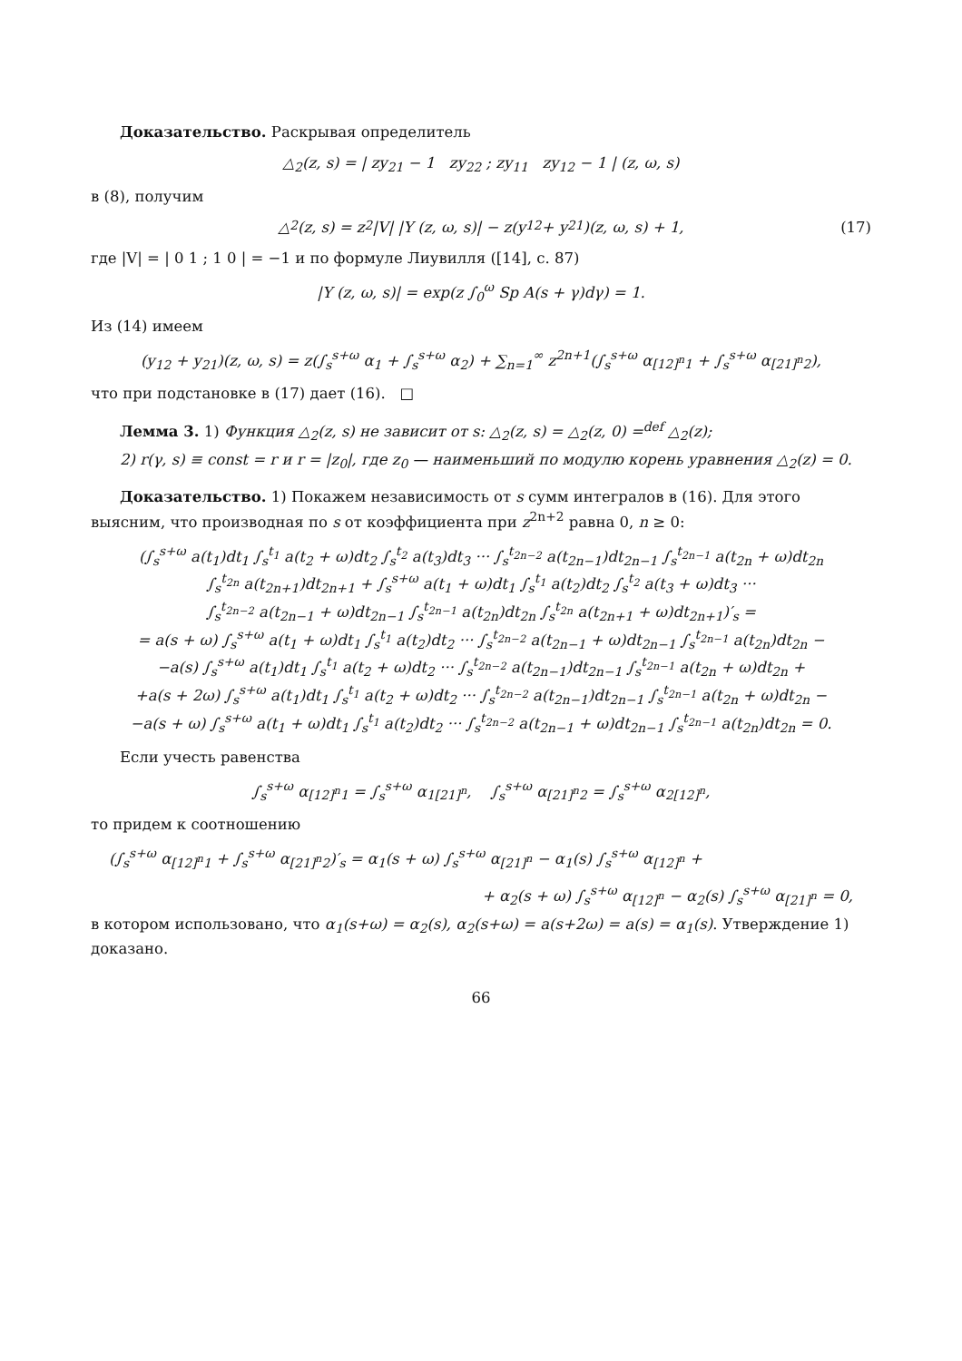Доказательство. Раскрывая определитель
△<sub>2</sub>(z, s) = | zy<sub>21</sub> − 1 zy<sub>22</sub> ; zy<sub>11</sub> zy<sub>12</sub> − 1 | (z, ω, s)
в (8), получим
△<sub>2</sub>(z, s) = z<sup>2</sup>|V| |Y (z, ω, s)| − z(y<sub>12</sub> + y<sub>21</sub>)(z, ω, s) + 1, (17)
где |V| = | 0 1 ; 1 0 | = −1 и по формуле Лиувилля ([14], с. 87)
|Y (z, ω, s)| = exp(z ∫<sub>0</sub><sup>ω</sup> Sp A(s + γ)dγ) = 1.
Из (14) имеем
(y<sub>12</sub> + y<sub>21</sub>)(z, ω, s) = z(∫<sub>s</sub><sup>s+ω</sup> α<sub>1</sub> + ∫<sub>s</sub><sup>s+ω</sup> α<sub>2</sub>) + ∑<sub>n=1</sub><sup>∞</sup> z<sup>2n+1</sup>(∫<sub>s</sub><sup>s+ω</sup> α<sub>[12]<sup>n</sup>1</sub> + ∫<sub>s</sub><sup>s+ω</sup> α<sub>[21]<sup>n</sup>2</sub>),
что при подстановке в (17) дает (16). □
Лемма 3. 1) Функция △<sub>2</sub>(z, s) не зависит от s: △<sub>2</sub>(z, s) = △<sub>2</sub>(z, 0) =<sup>def</sup> △<sub>2</sub>(z);
2) r(γ, s) ≡ const = r и r = |z<sub>0</sub>|, где z<sub>0</sub> — наименьший по модулю корень уравнения △<sub>2</sub>(z) = 0.
Доказательство. 1) Покажем независимость от s сумм интегралов в (16). Для этого выясним, что производная по s от коэффициента при z<sup>2n+2</sup> равна 0, n ≥ 0:
(∫<sub>s</sub><sup>s+ω</sup> a(t<sub>1</sub>)dt<sub>1</sub> ∫<sub>s</sub><sup>t<sub>1</sub></sup> a(t<sub>2</sub> + ω)dt<sub>2</sub> ∫<sub>s</sub><sup>t<sub>2</sub></sup> a(t<sub>3</sub>)dt<sub>3</sub> ··· ∫<sub>s</sub><sup>t<sub>2n−2</sub></sup> a(t<sub>2n−1</sub>)dt<sub>2n−1</sub> ∫<sub>s</sub><sup>t<sub>2n−1</sub></sup> a(t<sub>2n</sub> + ω)dt<sub>2n</sub>
∫<sub>s</sub><sup>t<sub>2n</sub></sup> a(t<sub>2n+1</sub>)dt<sub>2n+1</sub> + ∫<sub>s</sub><sup>s+ω</sup> a(t<sub>1</sub> + ω)dt<sub>1</sub> ∫<sub>s</sub><sup>t<sub>1</sub></sup> a(t<sub>2</sub>)dt<sub>2</sub> ∫<sub>s</sub><sup>t<sub>2</sub></sup> a(t<sub>3</sub> + ω)dt<sub>3</sub> ···
∫<sub>s</sub><sup>t<sub>2n−2</sub></sup> a(t<sub>2n−1</sub> + ω)dt<sub>2n−1</sub> ∫<sub>s</sub><sup>t<sub>2n−1</sub></sup> a(t<sub>2n</sub>)dt<sub>2n</sub> ∫<sub>s</sub><sup>t<sub>2n</sub></sup> a(t<sub>2n+1</sub> + ω)dt<sub>2n+1</sub>)′<sub>s</sub> =
= a(s + ω) ∫<sub>s</sub><sup>s+ω</sup> a(t<sub>1</sub> + ω)dt<sub>1</sub> ∫<sub>s</sub><sup>t<sub>1</sub></sup> a(t<sub>2</sub>)dt<sub>2</sub> ··· ∫<sub>s</sub><sup>t<sub>2n−2</sub></sup> a(t<sub>2n−1</sub> + ω)dt<sub>2n−1</sub> ∫<sub>s</sub><sup>t<sub>2n−1</sub></sup> a(t<sub>2n</sub>)dt<sub>2n</sub> −
−a(s) ∫<sub>s</sub><sup>s+ω</sup> a(t<sub>1</sub>)dt<sub>1</sub> ∫<sub>s</sub><sup>t<sub>1</sub></sup> a(t<sub>2</sub> + ω)dt<sub>2</sub> ··· ∫<sub>s</sub><sup>t<sub>2n−2</sub></sup> a(t<sub>2n−1</sub>)dt<sub>2n−1</sub> ∫<sub>s</sub><sup>t<sub>2n−1</sub></sup> a(t<sub>2n</sub> + ω)dt<sub>2n</sub> +
+a(s + 2ω) ∫<sub>s</sub><sup>s+ω</sup> a(t<sub>1</sub>)dt<sub>1</sub> ∫<sub>s</sub><sup>t<sub>1</sub></sup> a(t<sub>2</sub> + ω)dt<sub>2</sub> ··· ∫<sub>s</sub><sup>t<sub>2n−2</sub></sup> a(t<sub>2n−1</sub>)dt<sub>2n−1</sub> ∫<sub>s</sub><sup>t<sub>2n−1</sub></sup> a(t<sub>2n</sub> + ω)dt<sub>2n</sub> −
−a(s + ω) ∫<sub>s</sub><sup>s+ω</sup> a(t<sub>1</sub> + ω)dt<sub>1</sub> ∫<sub>s</sub><sup>t<sub>1</sub></sup> a(t<sub>2</sub>)dt<sub>2</sub> ··· ∫<sub>s</sub><sup>t<sub>2n−2</sub></sup> a(t<sub>2n−1</sub> + ω)dt<sub>2n−1</sub> ∫<sub>s</sub><sup>t<sub>2n−1</sub></sup> a(t<sub>2n</sub>)dt<sub>2n</sub> = 0.
Если учесть равенства
∫<sub>s</sub><sup>s+ω</sup> α<sub>[12]<sup>n</sup>1</sub> = ∫<sub>s</sub><sup>s+ω</sup> α<sub>1[21]<sup>n</sup></sub>, ∫<sub>s</sub><sup>s+ω</sup> α<sub>[21]<sup>n</sup>2</sub> = ∫<sub>s</sub><sup>s+ω</sup> α<sub>2[12]<sup>n</sup></sub>,
то придем к соотношению
(∫<sub>s</sub><sup>s+ω</sup> α<sub>[12]<sup>n</sup>1</sub> + ∫<sub>s</sub><sup>s+ω</sup> α<sub>[21]<sup>n</sup>2</sub>)′<sub>s</sub> = α<sub>1</sub>(s + ω) ∫<sub>s</sub><sup>s+ω</sup> α<sub>[21]<sup>n</sup></sub> − α<sub>1</sub>(s) ∫<sub>s</sub><sup>s+ω</sup> α<sub>[12]<sup>n</sup></sub> +
+ α<sub>2</sub>(s + ω) ∫<sub>s</sub><sup>s+ω</sup> α<sub>[12]<sup>n</sup></sub> − α<sub>2</sub>(s) ∫<sub>s</sub><sup>s+ω</sup> α<sub>[21]<sup>n</sup></sub> = 0,
в котором использовано, что α<sub>1</sub>(s+ω) = α<sub>2</sub>(s), α<sub>2</sub>(s+ω) = a(s+2ω) = a(s) = α<sub>1</sub>(s). Утверждение 1) доказано.
66